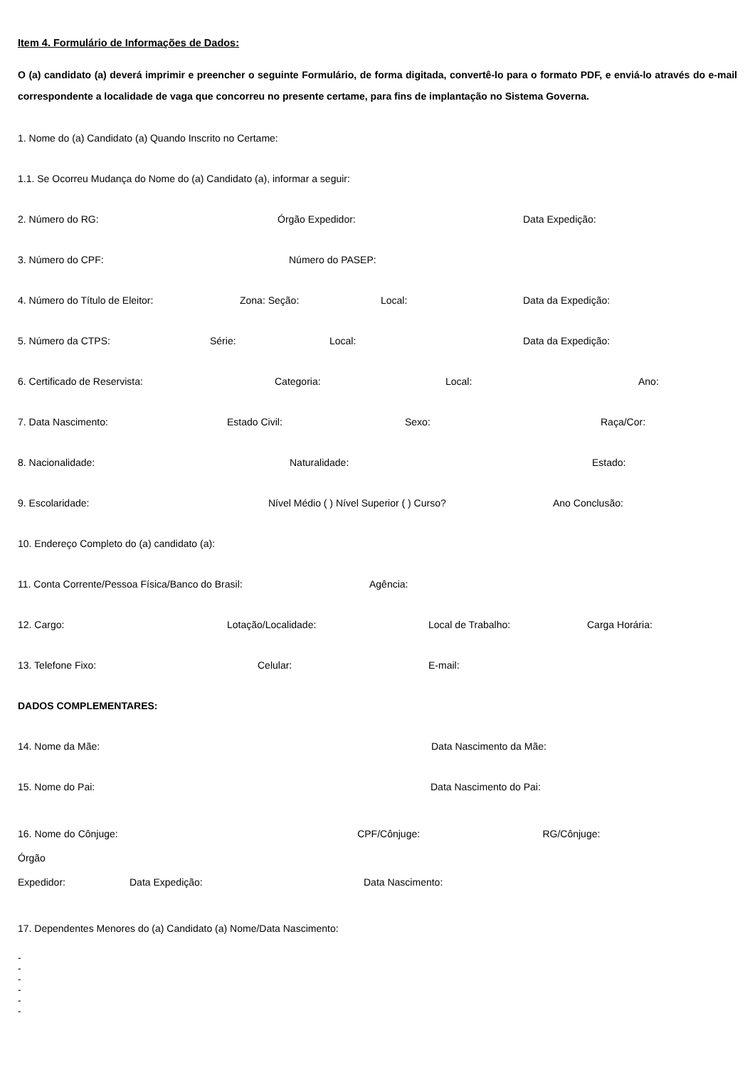Item 4. Formulário de Informações de Dados:
O (a) candidato (a) deverá imprimir e preencher o seguinte Formulário, de forma digitada, convertê-lo para o formato PDF, e enviá-lo através do e-mail correspondente a localidade de vaga que concorreu no presente certame, para fins de implantação no Sistema Governa.
1. Nome do (a) Candidato (a) Quando Inscrito no Certame:
1.1. Se Ocorreu Mudança do Nome do (a) Candidato (a), informar a seguir:
2. Número do RG: Órgão Expedidor: Data Expedição:
3. Número do CPF: Número do PASEP:
4. Número do Título de Eleitor: Zona: Seção: Local: Data da Expedição:
5. Número da CTPS: Série: Local: Data da Expedição:
6. Certificado de Reservista: Categoria: Local: Ano:
7. Data Nascimento: Estado Civil: Sexo: Raça/Cor:
8. Nacionalidade: Naturalidade: Estado:
9. Escolaridade: Nível Médio ( ) Nível Superior ( ) Curso? Ano Conclusão:
10. Endereço Completo do (a) candidato (a):
11. Conta Corrente/Pessoa Física/Banco do Brasil: Agência:
12. Cargo: Lotação/Localidade: Local de Trabalho: Carga Horária:
13. Telefone Fixo: Celular: E-mail:
DADOS COMPLEMENTARES:
14. Nome da Mãe: Data Nascimento da Mãe:
15. Nome do Pai: Data Nascimento do Pai:
16. Nome do Cônjuge: CPF/Cônjuge: RG/Cônjuge: Órgão
Expedidor: Data Expedição: Data Nascimento:
17. Dependentes Menores do (a) Candidato (a) Nome/Data Nascimento:
-
-
-
-
-
-